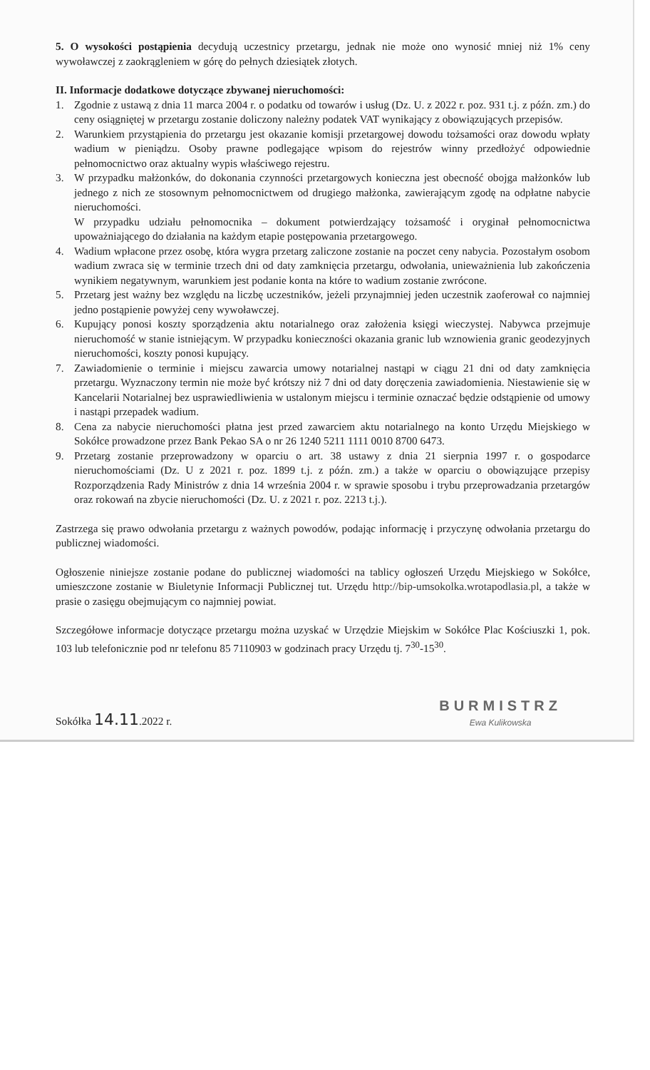5. O wysokości postąpienia decydują uczestnicy przetargu, jednak nie może ono wynosić mniej niż 1% ceny wywoławczej z zaokrągleniem w górę do pełnych dziesiątek złotych.
II. Informacje dodatkowe dotyczące zbywanej nieruchomości:
1. Zgodnie z ustawą z dnia 11 marca 2004 r. o podatku od towarów i usług (Dz. U. z 2022 r. poz. 931 t.j. z późn. zm.) do ceny osiągniętej w przetargu zostanie doliczony należny podatek VAT wynikający z obowiązujących przepisów.
2. Warunkiem przystąpienia do przetargu jest okazanie komisji przetargowej dowodu tożsamości oraz dowodu wpłaty wadium w pieniądzu. Osoby prawne podlegające wpisom do rejestrów winny przedłożyć odpowiednie pełnomocnictwo oraz aktualny wypis właściwego rejestru.
3. W przypadku małżonków, do dokonania czynności przetargowych konieczna jest obecność obojga małżonków lub jednego z nich ze stosownym pełnomocnictwem od drugiego małżonka, zawierającym zgodę na odpłatne nabycie nieruchomości.
W przypadku udziału pełnomocnika – dokument potwierdzający tożsamość i oryginał pełnomocnictwa upoważniającego do działania na każdym etapie postępowania przetargowego.
4. Wadium wpłacone przez osobę, która wygra przetarg zaliczone zostanie na poczet ceny nabycia. Pozostałym osobom wadium zwraca się w terminie trzech dni od daty zamknięcia przetargu, odwołania, unieważnienia lub zakończenia wynikiem negatywnym, warunkiem jest podanie konta na które to wadium zostanie zwrócone.
5. Przetarg jest ważny bez względu na liczbę uczestników, jeżeli przynajmniej jeden uczestnik zaoferował co najmniej jedno postąpienie powyżej ceny wywoławczej.
6. Kupujący ponosi koszty sporządzenia aktu notarialnego oraz założenia księgi wieczystej. Nabywca przejmuje nieruchomość w stanie istniejącym. W przypadku konieczności okazania granic lub wznowienia granic geodezyjnych nieruchomości, koszty ponosi kupujący.
7. Zawiadomienie o terminie i miejscu zawarcia umowy notarialnej nastąpi w ciągu 21 dni od daty zamknięcia przetargu. Wyznaczony termin nie może być krótszy niż 7 dni od daty doręczenia zawiadomienia. Niestawienie się w Kancelarii Notarialnej bez usprawiedliwienia w ustalonym miejscu i terminie oznaczać będzie odstąpienie od umowy i nastąpi przepadek wadium.
8. Cena za nabycie nieruchomości płatna jest przed zawarciem aktu notarialnego na konto Urzędu Miejskiego w Sokółce prowadzone przez Bank Pekao SA o nr 26 1240 5211 1111 0010 8700 6473.
9. Przetarg zostanie przeprowadzony w oparciu o art. 38 ustawy z dnia 21 sierpnia 1997 r. o gospodarce nieruchomościami (Dz. U z 2021 r. poz. 1899 t.j. z późn. zm.) a także w oparciu o obowiązujące przepisy Rozporządzenia Rady Ministrów z dnia 14 września 2004 r. w sprawie sposobu i trybu przeprowadzania przetargów oraz rokowań na zbycie nieruchomości (Dz. U. z 2021 r. poz. 2213 t.j.).
Zastrzega się prawo odwołania przetargu z ważnych powodów, podając informację i przyczynę odwołania przetargu do publicznej wiadomości.
Ogłoszenie niniejsze zostanie podane do publicznej wiadomości na tablicy ogłoszeń Urzędu Miejskiego w Sokółce, umieszczone zostanie w Biuletynie Informacji Publicznej tut. Urzędu http://bip-umsokolka.wrotapodlasia.pl, a także w prasie o zasięgu obejmującym co najmniej powiat.
Szczegółowe informacje dotyczące przetargu można uzyskać w Urzędzie Miejskim w Sokółce Plac Kościuszki 1, pok. 103 lub telefonicznie pod nr telefonu 85 7110903 w godzinach pracy Urzędu tj. 7<sup>30</sup>-15<sup>30</sup>.
Sokółka 14.11.2022 r.
BURMISTRZ
Ewa Kulikowska